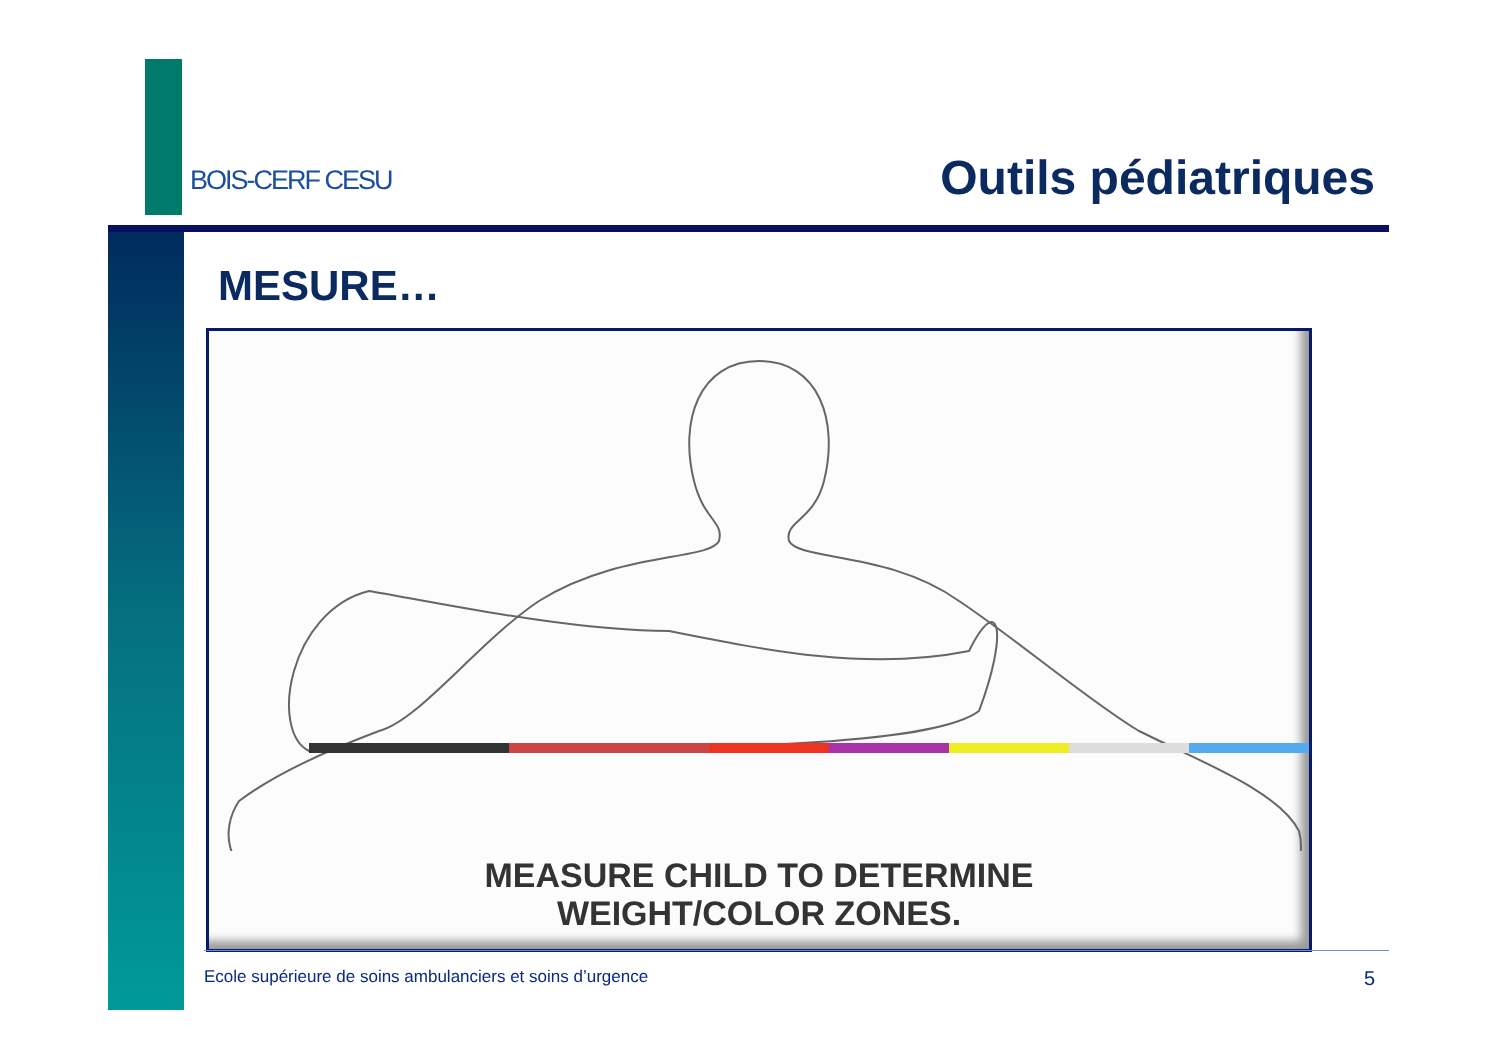BOIS-CERF CESU Outils pédiatriques
MESURE…
MEASURE CHILD TO DETERMINE
WEIGHT/COLOR ZONES.
Ecole supérieure de soins ambulanciers et soins d’urgence 5